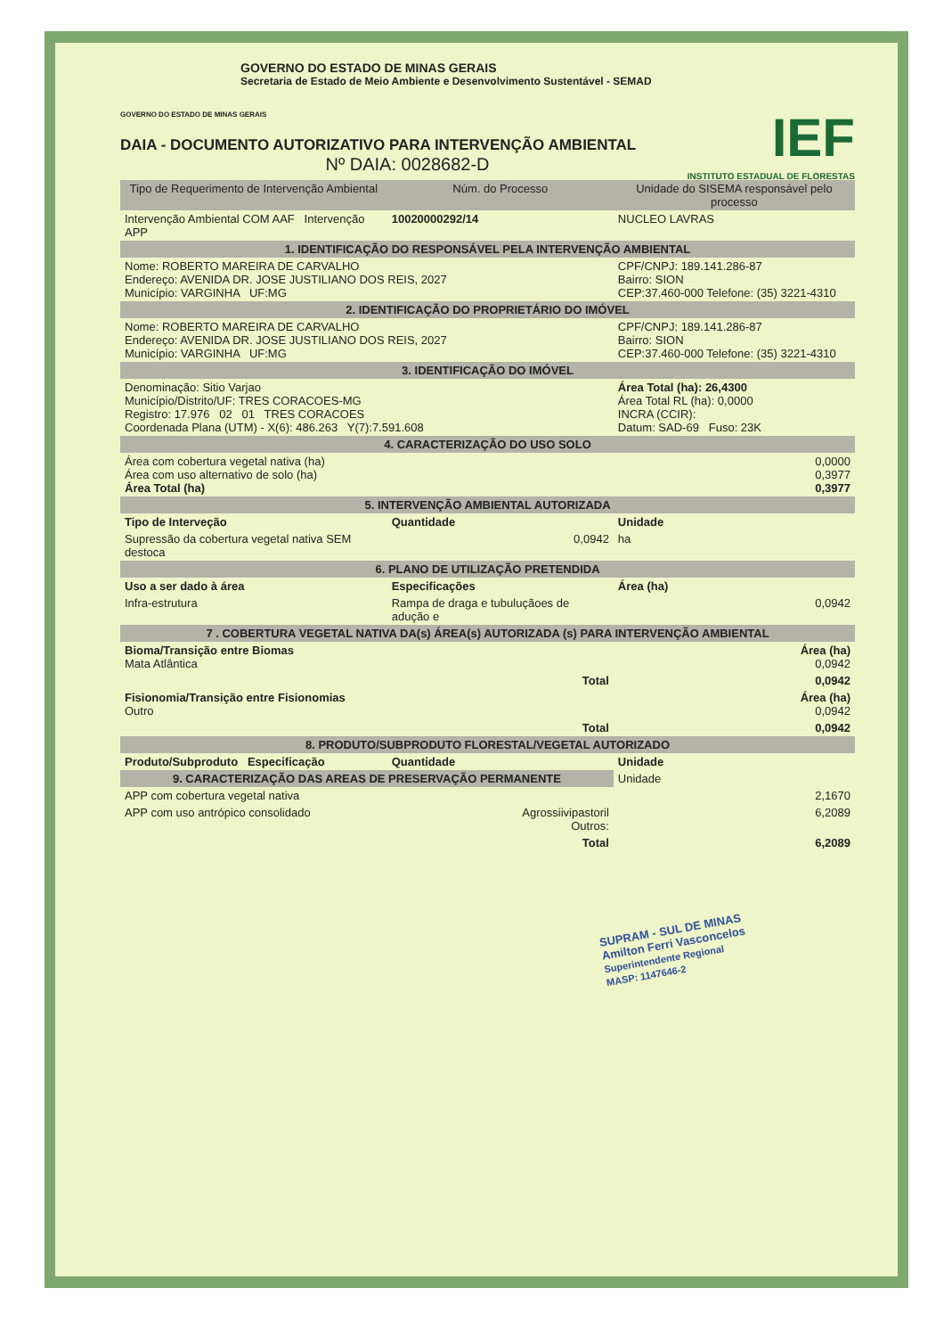GOVERNO DO ESTADO DE MINAS GERAIS
Secretaria de Estado de Meio Ambiente e Desenvolvimento Sustentável - SEMAD
IEF
INSTITUTO ESTADUAL DE FLORESTAS
GOVERNO DO ESTADO DE MINAS GERAIS
DAIA - DOCUMENTO AUTORIZATIVO PARA INTERVENÇÃO AMBIENTAL
Nº DAIA: 0028682-D
| Tipo de Requerimento de Intervenção Ambiental | Núm. do Processo | Unidade do SISEMA responsável pelo processo |
| --- | --- | --- |
| Intervenção Ambiental COM AAF Intervenção APP | 10020000292/14 | NUCLEO LAVRAS |
| 1. IDENTIFICAÇÃO DO RESPONSÁVEL PELA INTERVENÇÃO AMBIENTAL | | |
| Nome: ROBERTO MAREIRA DE CARVALHO Endereço: AVENIDA DR. JOSE JUSTILIANO DOS REIS, 2027 Município: VARGINHA UF:MG | | CPF/CNPJ: 189.141.286-87 Bairro: SION CEP:37.460-000 Telefone: (35) 3221-4310 |
| 2. IDENTIFICAÇÃO DO PROPRIETÁRIO DO IMÓVEL | | |
| Nome: ROBERTO MAREIRA DE CARVALHO Endereço: AVENIDA DR. JOSE JUSTILIANO DOS REIS, 2027 Município: VARGINHA UF:MG | | CPF/CNPJ: 189.141.286-87 Bairro: SION CEP:37.460-000 Telefone: (35) 3221-4310 |
| 3. IDENTIFICAÇÃO DO IMÓVEL | | |
| Denominação: Sitio Varjao Município/Distrito/UF: TRES CORACOES-MG Registro: 17.976 02 01 TRES CORACOES Coordenada Plana (UTM) - X(6): 486.263 Y(7):7.591.608 | | Área Total (ha): 26,4300 Área Total RL (ha): 0,0000 INCRA (CCIR): Datum: SAD-69 Fuso: 23K |
| 4. CARACTERIZAÇÃO DO USO SOLO | | |
| Área com cobertura vegetal nativa (ha) Área com uso alternativo de solo (ha) Área Total (ha) | | 0,0000 0,3977 0,3977 |
| 5. INTERVENÇÃO AMBIENTAL AUTORIZADA | | |
| Tipo de Interveção | Quantidade | Unidade |
| Supressão da cobertura vegetal nativa SEM destoca | 0,0942 | ha |
| 6. PLANO DE UTILIZAÇÃO PRETENDIDA | | |
| Uso a ser dado à área | Especificações | Área (ha) |
| Infra-estrutura | Rampa de draga e tubuluçãoes de adução e | 0,0942 |
| 7 . COBERTURA VEGETAL NATIVA DA(s) ÁREA(s) AUTORIZADA (s) PARA INTERVENÇÃO AMBIENTAL | | |
| Bioma/Transição entre Biomas Mata Atlântica | | Área (ha) 0,0942 |
| | Total | 0,0942 |
| Fisionomia/Transição entre Fisionomias Outro | | Área (ha) 0,0942 |
| | Total | 0,0942 |
| 8. PRODUTO/SUBPRODUTO FLORESTAL/VEGETAL AUTORIZADO | | |
| Produto/Subproduto Especificação | Quantidade | Unidade |
| 9. CARACTERIZAÇÃO DAS AREAS DE PRESERVAÇÃO PERMANENTE | | Unidade |
| APP com cobertura vegetal nativa | | 2,1670 |
| APP com uso antrópico consolidado | Agrossiivipastoril Outros: | 6,2089 |
| | Total | 6,2089 |
SUPRAM - SUL DE MINAS
Amilton Ferri Vasconcelos
Superintendente Regional
MASP: 1147646-2